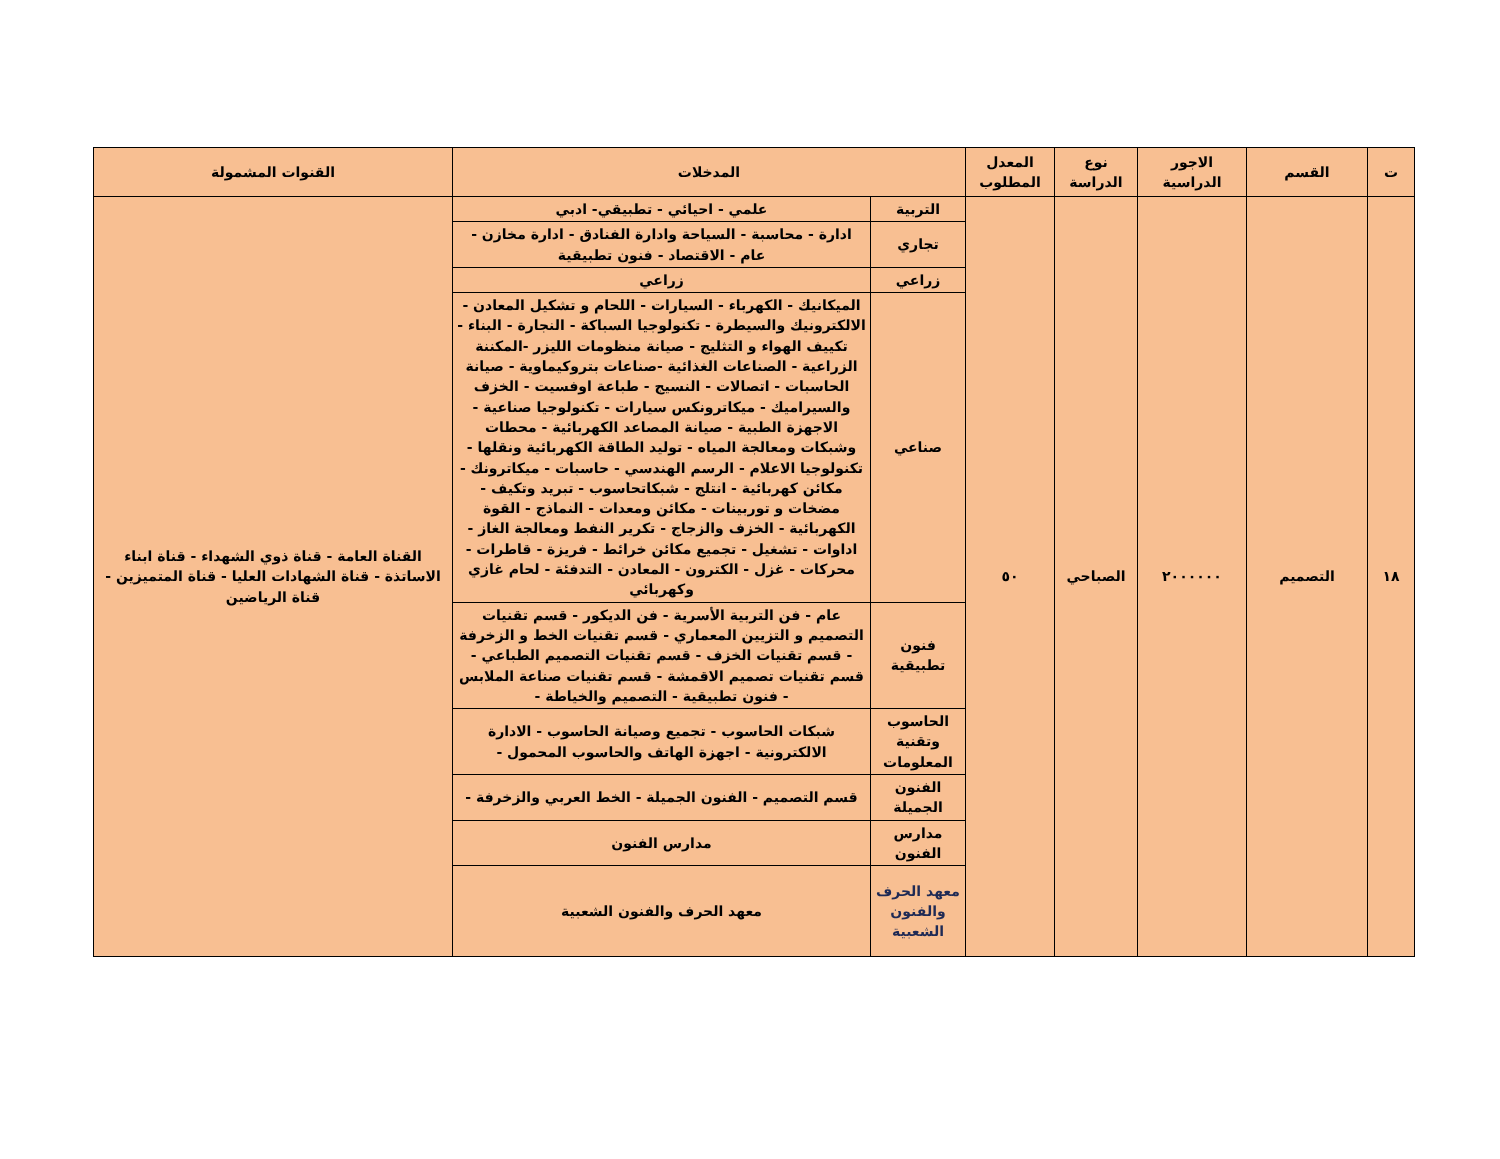| ت | القسم | الاجور الدراسية | نوع الدراسة | المعدل المطلوب | المدخلات | | القنوات المشمولة |
| --- | --- | --- | --- | --- | --- | --- | --- |
| ١٨ | التصميم | ٢٠٠٠٠٠٠ | الصباحي | ٥٠ | التربية | علمي - احيائي - تطبيقي- ادبي | القناة العامة - قناة ذوي الشهداء - قناة ابناء الاساتذة - قناة الشهادات العليا - قناة المتميزين - قناة الرياضين |
| | | | | | تجاري | ادارة - محاسبة - السياحة وادارة الفنادق - ادارة مخازن - عام - الاقتصاد - فنون تطبيقية | |
| | | | | | زراعي | زراعي | |
| | | | | | صناعي | الميكانيك - الكهرباء - السيارات - اللحام و تشكيل المعادن - الالكترونيك والسيطرة - تكنولوجيا السباكة - النجارة - البناء - تكييف الهواء و التثليج - صيانة منظومات الليزر -المكننة الزراعية - الصناعات الغذائية -صناعات بتروكيماوية - صيانة الحاسبات - اتصالات - النسيج - طباعة اوفسيت - الخزف والسيراميك - ميكاترونكس سيارات - تكنولوجيا صناعية - الاجهزة الطبية - صيانة المصاعد الكهربائية - محطات وشبكات ومعالجة المياه - توليد الطاقة الكهربائية ونقلها - تكنولوجيا الاعلام - الرسم الهندسي - حاسبات - ميكاترونك - مكائن كهربائية - انتلج - شبكاتحاسوب - تبريد وتكيف - مضخات و توربينات - مكائن ومعدات - النماذج - القوة الكهربائية - الخزف والزجاج - تكرير النفط ومعالجة الغاز - اداوات - تشغيل - تجميع مكائن خرائط - فريزة - قاطرات - محركات - غزل - الكترون - المعادن - التدفئة - لحام غازي وكهربائي | |
| | | | | | فنون تطبيقية | عام - فن التربية الأسرية - فن الديكور - قسم تقنيات التصميم و التزيين المعماري - قسم تقنيات الخط و الزخرفة - قسم تقنيات الخزف - قسم تقنيات التصميم الطباعي - قسم تقنيات تصميم الاقمشة - قسم تقنيات صناعة الملابس - فنون تطبيقية - التصميم والخياطة - | |
| | | | | | الحاسوب وتقنية المعلومات | شبكات الحاسوب - تجميع وصيانة الحاسوب - الادارة الالكترونية - اجهزة الهاتف والحاسوب المحمول - | |
| | | | | | الفنون الجميلة | قسم التصميم - الفنون الجميلة - الخط العربي والزخرفة - | |
| | | | | | مدارس الفنون | مدارس الفنون | |
| | | | | | معهد الحرف والفنون الشعبية | معهد الحرف والفنون الشعبية | |